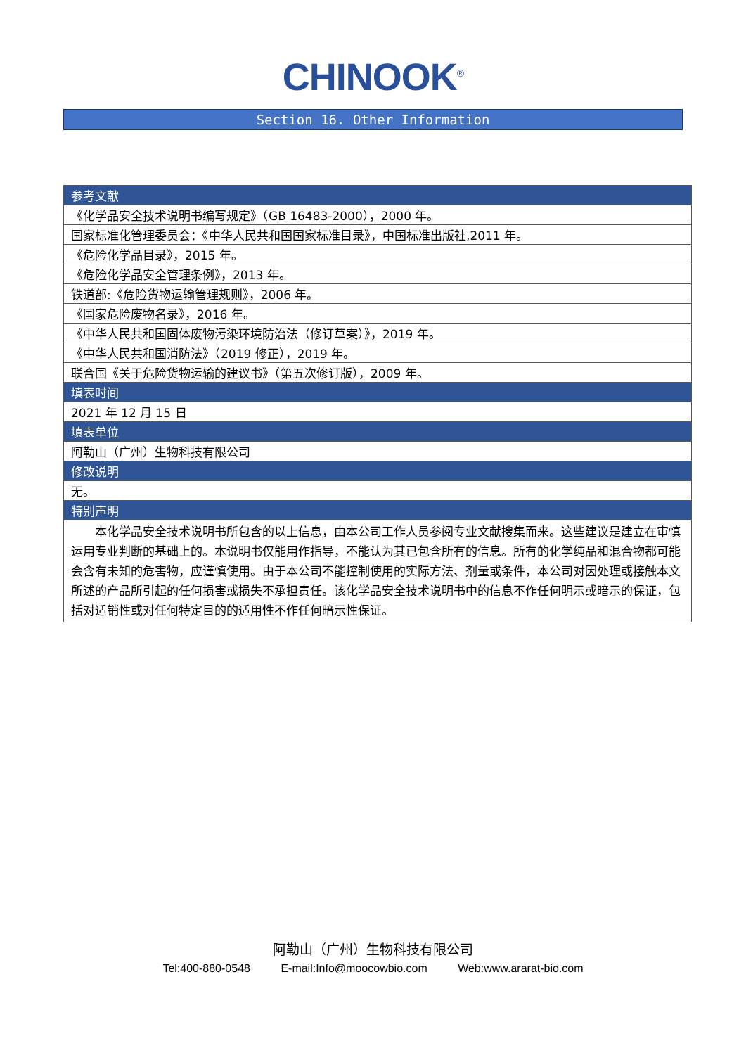CHINOOK<sup>®</sup>
Section 16. Other Information
| 参考文献 |
| --- |
| 《化学品安全技术说明书编写规定》（GB 16483-2000），2000 年。 |
| 国家标准化管理委员会：《中华人民共和国国家标准目录》，中国标准出版社,2011 年。 |
| 《危险化学品目录》，2015 年。 |
| 《危险化学品安全管理条例》，2013 年。 |
| 铁道部:《危险货物运输管理规则》，2006 年。 |
| 《国家危险废物名录》，2016 年。 |
| 《中华人民共和国固体废物污染环境防治法（修订草案）》，2019 年。 |
| 《中华人民共和国消防法》（2019 修正），2019 年。 |
| 联合国《关于危险货物运输的建议书》（第五次修订版），2009 年。 |
| 填表时间 |
| 2021 年 12 月 15 日 |
| 填表单位 |
| 阿勒山（广州）生物科技有限公司 |
| 修改说明 |
| 无。 |
| 特别声明 |
| 本化学品安全技术说明书所包含的以上信息，由本公司工作人员参阅专业文献搜集而来。这些建议是建立在审慎运用专业判断的基础上的。本说明书仅能用作指导，不能认为其已包含所有的信息。所有的化学纯品和混合物都可能会含有未知的危害物，应谨慎使用。由于本公司不能控制使用的实际方法、剂量或条件，本公司对因处理或接触本文所述的产品所引起的任何损害或损失不承担责任。该化学品安全技术说明书中的信息不作任何明示或暗示的保证，包括对适销性或对任何特定目的的适用性不作任何暗示性保证。 |
阿勒山（广州）生物科技有限公司
Tel:400-880-0548 E-mail:Info@moocowbio.com Web:www.ararat-bio.com